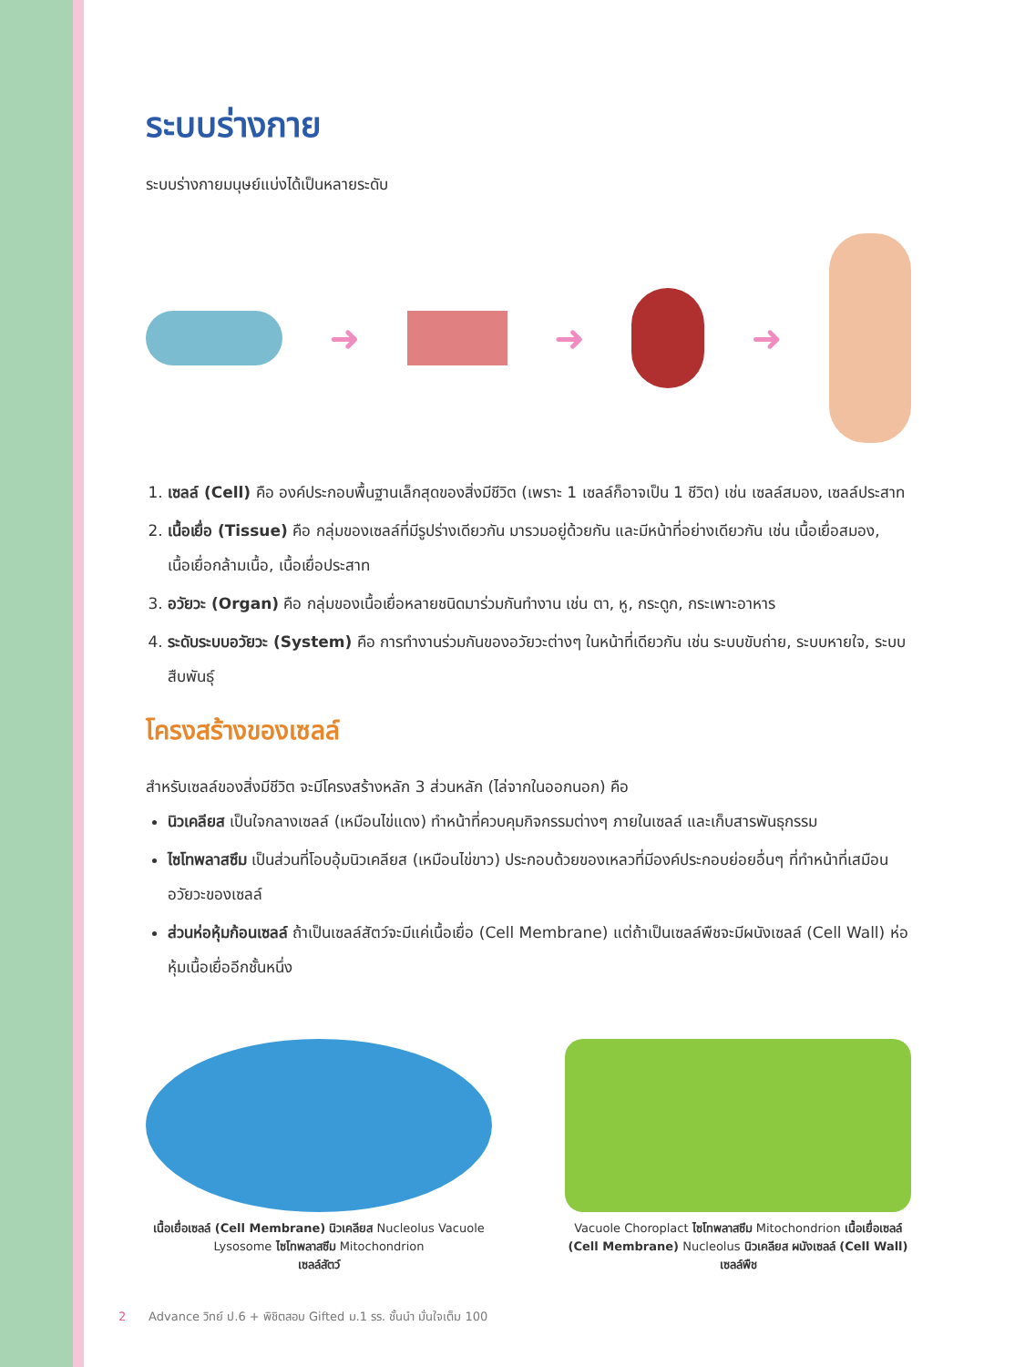ระบบร่างกาย
ระบบร่างกายมนุษย์แบ่งได้เป็นหลายระดับ
➜ ➜ ➜
1. เซลล์ (Cell) คือ องค์ประกอบพื้นฐานเล็กสุดของสิ่งมีชีวิต (เพราะ 1 เซลล์ก็อาจเป็น 1 ชีวิต) เช่น เซลล์สมอง, เซลล์ประสาท
2. เนื้อเยื่อ (Tissue) คือ กลุ่มของเซลล์ที่มีรูปร่างเดียวกัน มารวมอยู่ด้วยกัน และมีหน้าที่อย่างเดียวกัน เช่น เนื้อเยื่อสมอง, เนื้อเยื่อกล้ามเนื้อ, เนื้อเยื่อประสาท
3. อวัยวะ (Organ) คือ กลุ่มของเนื้อเยื่อหลายชนิดมาร่วมกันทำงาน เช่น ตา, หู, กระดูก, กระเพาะอาหาร
4. ระดับระบบอวัยวะ (System) คือ การทำงานร่วมกันของอวัยวะต่างๆ ในหน้าที่เดียวกัน เช่น ระบบขับถ่าย, ระบบหายใจ, ระบบสืบพันธุ์
โครงสร้างของเซลล์
สำหรับเซลล์ของสิ่งมีชีวิต จะมีโครงสร้างหลัก 3 ส่วนหลัก (ไล่จากในออกนอก) คือ
นิวเคลียส เป็นใจกลางเซลล์ (เหมือนไข่แดง) ทำหน้าที่ควบคุมกิจกรรมต่างๆ ภายในเซลล์ และเก็บสารพันธุกรรม
ไซโทพลาสซึม เป็นส่วนที่โอบอุ้มนิวเคลียส (เหมือนไข่ขาว) ประกอบด้วยของเหลวที่มีองค์ประกอบย่อยอื่นๆ ที่ทำหน้าที่เสมือนอวัยวะของเซลล์
ส่วนห่อหุ้มก้อนเซลล์ ถ้าเป็นเซลล์สัตว์จะมีแค่เนื้อเยื่อ (Cell Membrane) แต่ถ้าเป็นเซลล์พืชจะมีผนังเซลล์ (Cell Wall) ห่อหุ้มเนื้อเยื่ออีกชั้นหนึ่ง
เนื้อเยื่อเซลล์ (Cell Membrane) นิวเคลียส Nucleolus Vacuole Lysosome ไซโทพลาสซึม Mitochondrion
เซลล์สัตว์
Vacuole Choroplact ไซโทพลาสซึม Mitochondrion เนื้อเยื่อเซลล์ (Cell Membrane) Nucleolus นิวเคลียส ผนังเซลล์ (Cell Wall)
เซลล์พืช
2 Advance วิทย์ ป.6 + พิชิตสอบ Gifted ม.1 รร. ชั้นนำ มั่นใจเต็ม 100